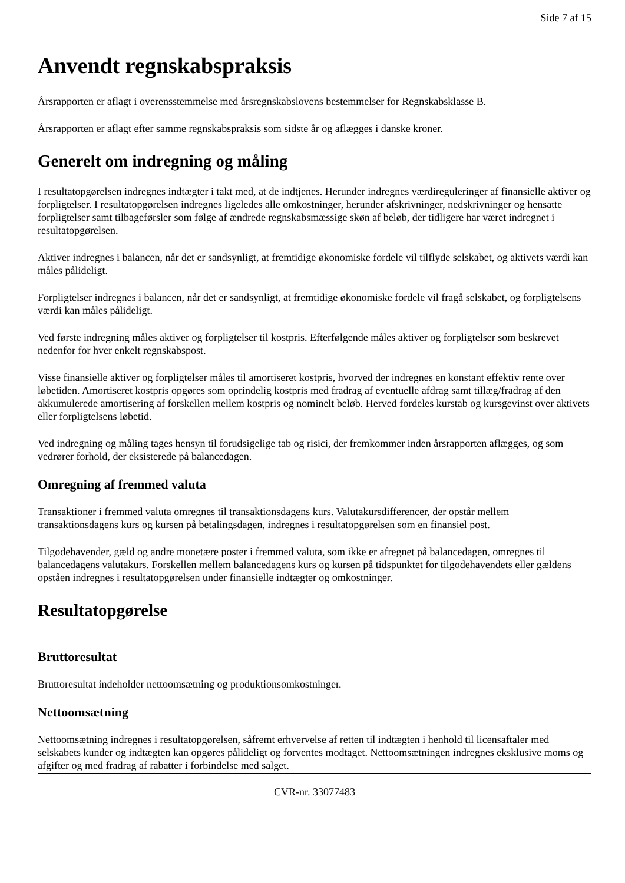Side 7 af 15
Anvendt regnskabspraksis
Årsrapporten er aflagt i overensstemmelse med årsregnskabslovens bestemmelser for Regnskabsklasse B.
Årsrapporten er aflagt efter samme regnskabspraksis som sidste år og aflægges i danske kroner.
Generelt om indregning og måling
I resultatopgørelsen indregnes indtægter i takt med, at de indtjenes. Herunder indregnes værdireguleringer af finansielle aktiver og forpligtelser. I resultatopgørelsen indregnes ligeledes alle omkostninger, herunder afskrivninger, nedskrivninger og hensatte forpligtelser samt tilbageførsler som følge af ændrede regnskabsmæssige skøn af beløb, der tidligere har været indregnet i resultatopgørelsen.
Aktiver indregnes i balancen, når det er sandsynligt, at fremtidige økonomiske fordele vil tilflyde selskabet, og aktivets værdi kan måles pålideligt.
Forpligtelser indregnes i balancen, når det er sandsynligt, at fremtidige økonomiske fordele vil fragå selskabet, og forpligtelsens værdi kan måles pålideligt.
Ved første indregning måles aktiver og forpligtelser til kostpris. Efterfølgende måles aktiver og forpligtelser som beskrevet nedenfor for hver enkelt regnskabspost.
Visse finansielle aktiver og forpligtelser måles til amortiseret kostpris, hvorved der indregnes en konstant effektiv rente over løbetiden. Amortiseret kostpris opgøres som oprindelig kostpris med fradrag af eventuelle afdrag samt tillæg/fradrag af den akkumulerede amortisering af forskellen mellem kostpris og nominelt beløb. Herved fordeles kurstab og kursgevinst over aktivets eller forpligtelsens løbetid.
Ved indregning og måling tages hensyn til forudsigelige tab og risici, der fremkommer inden årsrapporten aflægges, og som vedrører forhold, der eksisterede på balancedagen.
Omregning af fremmed valuta
Transaktioner i fremmed valuta omregnes til transaktionsdagens kurs. Valutakursdifferencer, der opstår mellem transaktionsdagens kurs og kursen på betalingsdagen, indregnes i resultatopgørelsen som en finansiel post.
Tilgodehavender, gæld og andre monetære poster i fremmed valuta, som ikke er afregnet på balancedagen, omregnes til balancedagens valutakurs. Forskellen mellem balancedagens kurs og kursen på tidspunktet for tilgodehavendets eller gældens opståen indregnes i resultatopgørelsen under finansielle indtægter og omkostninger.
Resultatopgørelse
Bruttoresultat
Bruttoresultat indeholder nettoomsætning og produktionsomkostninger.
Nettoomsætning
Nettoomsætning indregnes i resultatopgørelsen, såfremt erhvervelse af retten til indtægten i henhold til licensaftaler med selskabets kunder og indtægten kan opgøres pålideligt og forventes modtaget. Nettoomsætningen indregnes eksklusive moms og afgifter og med fradrag af rabatter i forbindelse med salget.
CVR-nr. 33077483